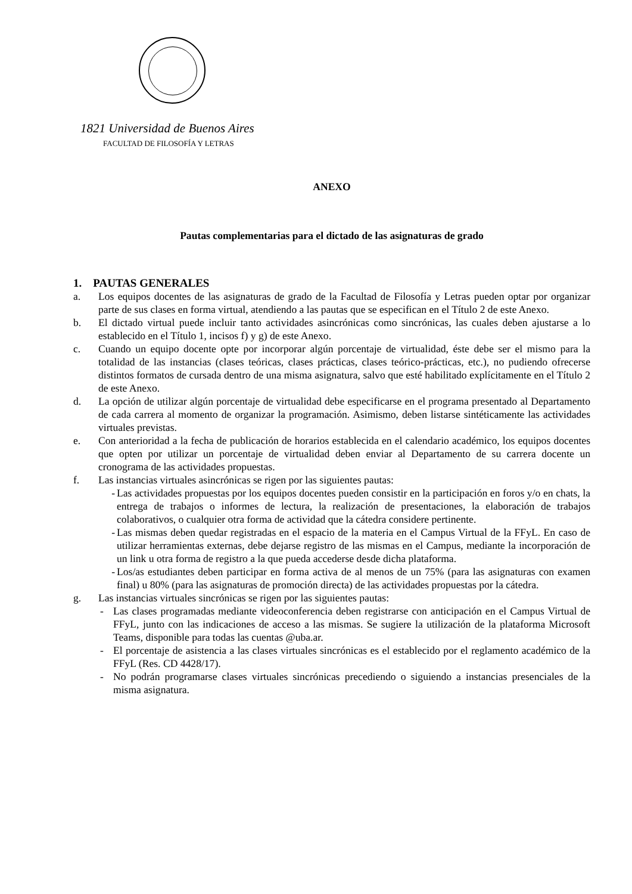1821 Universidad de Buenos Aires
FACULTAD DE FILOSOFÍA Y LETRAS
ANEXO
Pautas complementarias para el dictado de las asignaturas de grado
1. PAUTAS GENERALES
a. Los equipos docentes de las asignaturas de grado de la Facultad de Filosofía y Letras pueden optar por organizar parte de sus clases en forma virtual, atendiendo a las pautas que se especifican en el Título 2 de este Anexo.
b. El dictado virtual puede incluir tanto actividades asincrónicas como sincrónicas, las cuales deben ajustarse a lo establecido en el Título 1, incisos f) y g) de este Anexo.
c. Cuando un equipo docente opte por incorporar algún porcentaje de virtualidad, éste debe ser el mismo para la totalidad de las instancias (clases teóricas, clases prácticas, clases teórico-prácticas, etc.), no pudiendo ofrecerse distintos formatos de cursada dentro de una misma asignatura, salvo que esté habilitado explícitamente en el Título 2 de este Anexo.
d. La opción de utilizar algún porcentaje de virtualidad debe especificarse en el programa presentado al Departamento de cada carrera al momento de organizar la programación. Asimismo, deben listarse sintéticamente las actividades virtuales previstas.
e. Con anterioridad a la fecha de publicación de horarios establecida en el calendario académico, los equipos docentes que opten por utilizar un porcentaje de virtualidad deben enviar al Departamento de su carrera docente un cronograma de las actividades propuestas.
f. Las instancias virtuales asincrónicas se rigen por las siguientes pautas:
- Las actividades propuestas por los equipos docentes pueden consistir en la participación en foros y/o en chats, la entrega de trabajos o informes de lectura, la realización de presentaciones, la elaboración de trabajos colaborativos, o cualquier otra forma de actividad que la cátedra considere pertinente.
- Las mismas deben quedar registradas en el espacio de la materia en el Campus Virtual de la FFyL. En caso de utilizar herramientas externas, debe dejarse registro de las mismas en el Campus, mediante la incorporación de un link u otra forma de registro a la que pueda accederse desde dicha plataforma.
- Los/as estudiantes deben participar en forma activa de al menos de un 75% (para las asignaturas con examen final) u 80% (para las asignaturas de promoción directa) de las actividades propuestas por la cátedra.
g. Las instancias virtuales sincrónicas se rigen por las siguientes pautas:
- Las clases programadas mediante videoconferencia deben registrarse con anticipación en el Campus Virtual de FFyL, junto con las indicaciones de acceso a las mismas. Se sugiere la utilización de la plataforma Microsoft Teams, disponible para todas las cuentas @uba.ar.
- El porcentaje de asistencia a las clases virtuales sincrónicas es el establecido por el reglamento académico de la FFyL (Res. CD 4428/17).
- No podrán programarse clases virtuales sincrónicas precediendo o siguiendo a instancias presenciales de la misma asignatura.